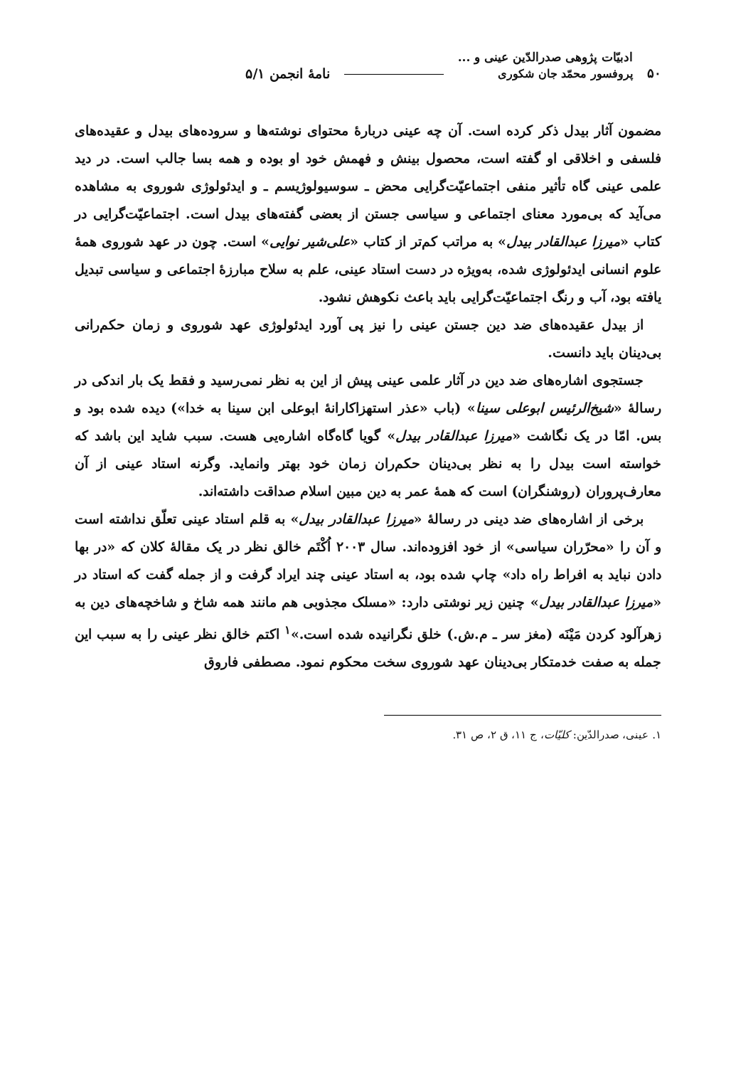۵۰
ادبیّات پژوهی صدرالدّین عینی و ...
پروفسور محمّد جان شکوری
نامهٔ انجمن ۵/۱
مضمون آثار بیدل ذکر کرده است. آن چه عینی دربارهٔ محتوای نوشته‌ها و سروده‌های بیدل و عقیده‌های فلسفی و اخلاقی او گفته است، محصول بینش و فهمش خود او بوده و همه بسا جالب است. در دید علمی عینی گاه تأثیر منفی اجتماعیّت‌گرایی محض ـ سوسیولوژیسم ـ و ایدئولوژی شوروی به مشاهده می‌آید که بی‌مورد معنای اجتماعی و سیاسی جستن از بعضی گفته‌های بیدل است. اجتماعیّت‌گرایی در کتاب «میرزا عبدالقادر بیدل» به مراتب کم‌تر از کتاب «علی‌شیر نوایی» است. چون در عهد شوروی همهٔ علوم انسانی ایدئولوژی شده، به‌ویژه در دست استاد عینی، علم به سلاح مبارزهٔ اجتماعی و سیاسی تبدیل یافته بود، آب و رنگ اجتماعیّت‌گرایی باید باعث نکوهش نشود.
از بیدل عقیده‌های ضد دین جستن عینی را نیز پی آورد ایدئولوژی عهد شوروی و زمان حکم‌رانی بی‌دینان باید دانست.
جستجوی اشاره‌های ضد دین در آثار علمی عینی پیش از این به نظر نمی‌رسید و فقط یک بار اندکی در رسالهٔ «شیخ‌الرئیس ابوعلی سینا» (باب «عذر استهزاکارانهٔ ابوعلی ابن سینا به خدا») دیده شده بود و بس. امّا در یک نگاشت «میرزا عبدالقادر بیدل» گویا گاه‌گاه اشاره‌یی هست. سبب شاید این باشد که خواسته است بیدل را به نظر بی‌دینان حکم‌ران زمان خود بهتر وانماید. وگرنه استاد عینی از آن معارف‌پروران (روشنگران) است که همهٔ عمر به دین مبین اسلام صداقت داشته‌اند.
برخی از اشاره‌های ضد دینی در رسالهٔ «میرزا عبدالقادر بیدل» به قلم استاد عینی تعلّق نداشته است و آن را «محرّران سیاسی» از خود افزوده‌اند. سال ۲۰۰۳ اُکْتَم خالق نظر در یک مقالهٔ کلان که «در بها دادن نباید به افراط راه داد» چاپ شده بود، به استاد عینی چند ایراد گرفت و از جمله گفت که استاد در «میرزا عبدالقادر بیدل» چنین زیر نوشتی دارد: «مسلک مجذوبی هم مانند همه شاخ و شاخچه‌های دین به زهرآلود کردن مَیْنَه (مغز سر ـ م.ش.) خلق نگرانیده شده است.»<sup>۱</sup> اکتم خالق نظر عینی را به سبب این جمله به صفت خدمتکار بی‌دینان عهد شوروی سخت محکوم نمود. مصطفی فاروق
۱. عینی، صدرالدّین: کلیّات، ج ۱۱، ق ۲، ص ۳۱.